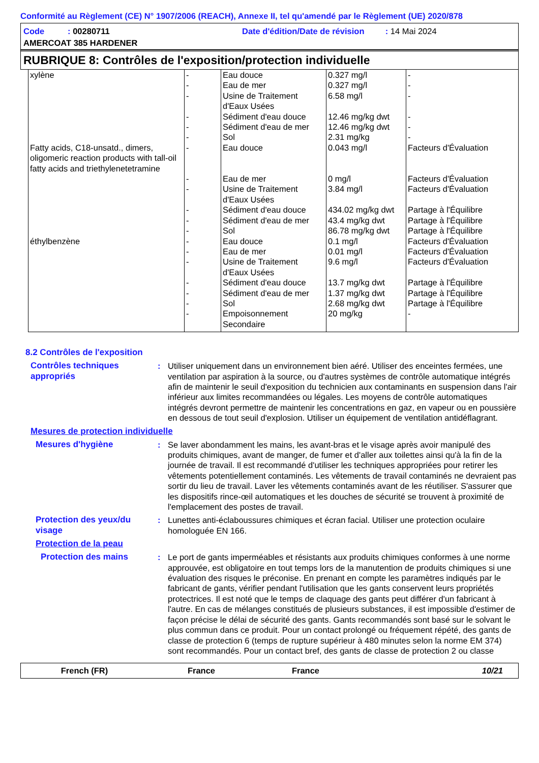Conformité au Règlement (CE) N° 1907/2006 (REACH), Annexe II, tel qu'amendé par le Règlement (UE) 2020/878
Code : 00280711
Date d'édition/Date de révision : 14 Mai 2024
AMERCOAT 385 HARDENER
RUBRIQUE 8: Contrôles de l'exposition/protection individuelle
| xylène | - - - - - - | Eau douce Eau de mer Usine de Traitement d'Eaux Usées Sédiment d'eau douce Sédiment d'eau de mer Sol | 0.327 mg/l 0.327 mg/l 6.58 mg/l 12.46 mg/kg dwt 12.46 mg/kg dwt 2.31 mg/kg | - - - - - - |
| Fatty acids, C18-unsatd., dimers, oligomeric reaction products with tall-oil fatty acids and triethylenetetramine | - - - - - - | Eau douce Eau de mer Usine de Traitement d'Eaux Usées Sédiment d'eau douce Sédiment d'eau de mer Sol | 0.043 mg/l 0 mg/l 3.84 mg/l 434.02 mg/kg dwt 43.4 mg/kg dwt 86.78 mg/kg dwt | Facteurs d'Évaluation Facteurs d'Évaluation Facteurs d'Évaluation Partage à l'Équilibre Partage à l'Équilibre Partage à l'Équilibre |
| éthylbenzène | - - - - - - - | Eau douce Eau de mer Usine de Traitement d'Eaux Usées Sédiment d'eau douce Sédiment d'eau de mer Sol Empoisonnement Secondaire | 0.1 mg/l 0.01 mg/l 9.6 mg/l 13.7 mg/kg dwt 1.37 mg/kg dwt 2.68 mg/kg dwt 20 mg/kg | Facteurs d'Évaluation Facteurs d'Évaluation Facteurs d'Évaluation Partage à l'Équilibre Partage à l'Équilibre Partage à l'Équilibre - |
8.2 Contrôles de l'exposition
Contrôles techniques appropriés
: Utiliser uniquement dans un environnement bien aéré. Utiliser des enceintes fermées, une ventilation par aspiration à la source, ou d'autres systèmes de contrôle automatique intégrés afin de maintenir le seuil d'exposition du technicien aux contaminants en suspension dans l'air inférieur aux limites recommandées ou légales. Les moyens de contrôle automatiques intégrés devront permettre de maintenir les concentrations en gaz, en vapeur ou en poussière en dessous de tout seuil d'explosion. Utiliser un équipement de ventilation antidéflagrant.
Mesures de protection individuelle
Mesures d'hygiène : Se laver abondamment les mains, les avant-bras et le visage après avoir manipulé des produits chimiques, avant de manger, de fumer et d'aller aux toilettes ainsi qu'à la fin de la journée de travail. Il est recommandé d'utiliser les techniques appropriées pour retirer les vêtements potentiellement contaminés. Les vêtements de travail contaminés ne devraient pas sortir du lieu de travail. Laver les vêtements contaminés avant de les réutiliser. S'assurer que les dispositifs rince-œil automatiques et les douches de sécurité se trouvent à proximité de l'emplacement des postes de travail.
Protection des yeux/du visage
: Lunettes anti-éclaboussures chimiques et écran facial. Utiliser une protection oculaire homologuée EN 166.
Protection de la peau
Protection des mains : Le port de gants imperméables et résistants aux produits chimiques conformes à une norme approuvée, est obligatoire en tout temps lors de la manutention de produits chimiques si une évaluation des risques le préconise. En prenant en compte les paramètres indiqués par le fabricant de gants, vérifier pendant l'utilisation que les gants conservent leurs propriétés protectrices. Il est noté que le temps de claquage des gants peut différer d'un fabricant à l'autre. En cas de mélanges constitués de plusieurs substances, il est impossible d'estimer de façon précise le délai de sécurité des gants. Gants recommandés sont basé sur le solvant le plus commun dans ce produit. Pour un contact prolongé ou fréquement répété, des gants de classe de protection 6 (temps de rupture supérieur à 480 minutes selon la norme EM 374) sont recommandés. Pour un contact bref, des gants de classe de protection 2 ou classe
French (FR) France France 10/21